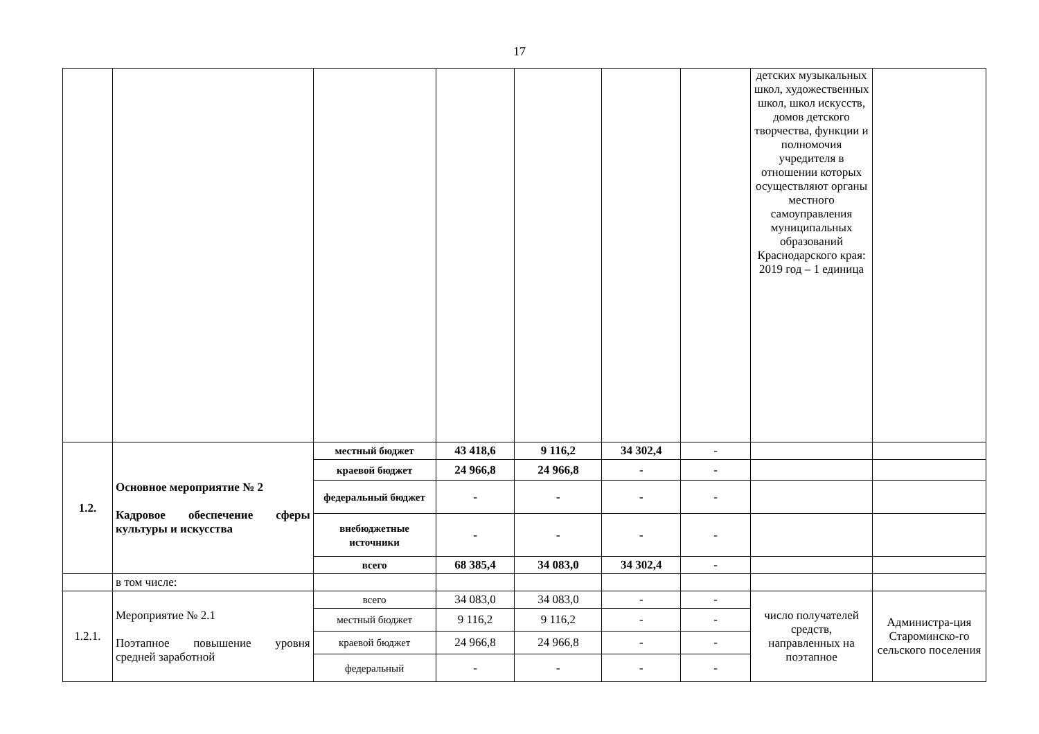17
| | | | | | | | детских музыкальных школ, художественных школ, школ искусств, домов детского творчества, функции и полномочия учредителя в отношении которых осуществляют органы местного самоуправления муниципальных образований Краснодарского края: 2019 год – 1 единица | |
| 1.2. | Основное мероприятие № 2 Кадровое обеспечение сферы культуры и искусства | местный бюджет | 43 418,6 | 9 116,2 | 34 302,4 | - | | |
| | | краевой бюджет | 24 966,8 | 24 966,8 | - | - | | |
| | | федеральный бюджет | - | - | - | - | | |
| | | внебюджетные источники | - | - | - | - | | |
| | | всего | 68 385,4 | 34 083,0 | 34 302,4 | - | | |
| | в том числе: | | | | | | | |
| 1.2.1. | Мероприятие № 2.1 Поэтапное повышение уровня средней заработной | всего | 34 083,0 | 34 083,0 | - | - | число получателей средств, направленных на поэтапное | Администра-ция Староминско-го сельского поселения |
| | | местный бюджет | 9 116,2 | 9 116,2 | - | - | | |
| | | краевой бюджет | 24 966,8 | 24 966,8 | - | - | | |
| | | федеральный | - | - | - | - | | |